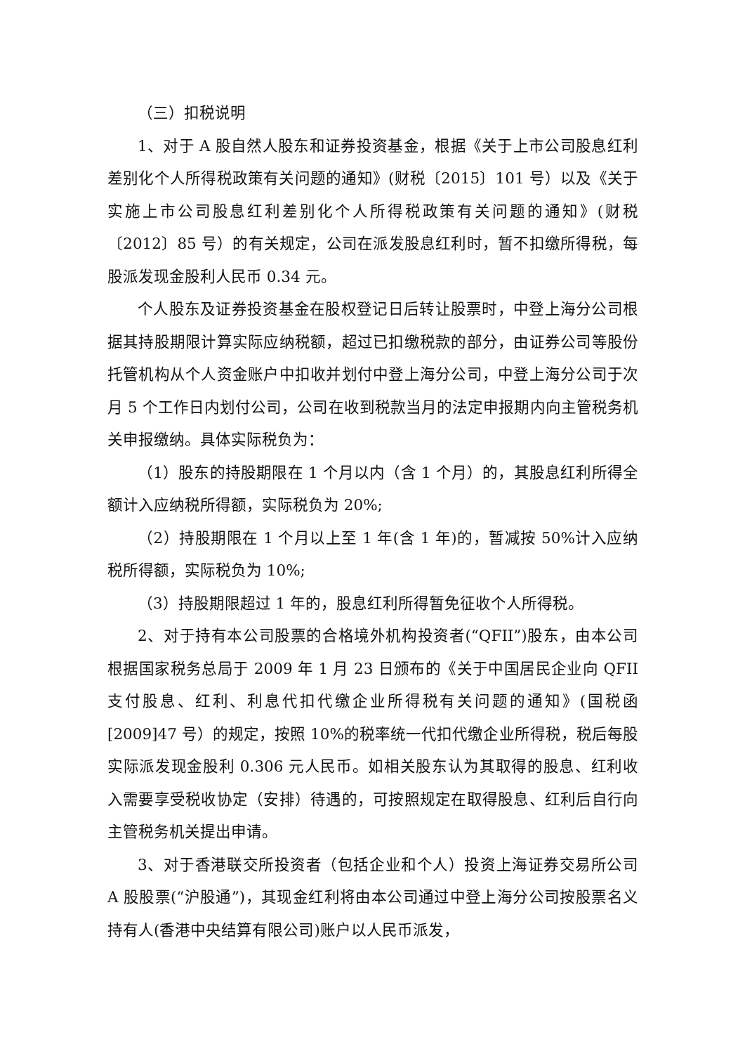（三）扣税说明
1、对于 A 股自然人股东和证券投资基金，根据《关于上市公司股息红利差别化个人所得税政策有关问题的通知》(财税〔2015〕101 号）以及《关于实施上市公司股息红利差别化个人所得税政策有关问题的通知》(财税〔2012〕85 号）的有关规定，公司在派发股息红利时，暂不扣缴所得税，每股派发现金股利人民币 0.34 元。
个人股东及证券投资基金在股权登记日后转让股票时，中登上海分公司根据其持股期限计算实际应纳税额，超过已扣缴税款的部分，由证券公司等股份托管机构从个人资金账户中扣收并划付中登上海分公司，中登上海分公司于次月 5 个工作日内划付公司，公司在收到税款当月的法定申报期内向主管税务机关申报缴纳。具体实际税负为：
（1）股东的持股期限在 1 个月以内（含 1 个月）的，其股息红利所得全额计入应纳税所得额，实际税负为 20%;
（2）持股期限在 1 个月以上至 1 年(含 1 年)的，暂减按 50%计入应纳税所得额，实际税负为 10%;
（3）持股期限超过 1 年的，股息红利所得暂免征收个人所得税。
2、对于持有本公司股票的合格境外机构投资者(“QFII”)股东，由本公司根据国家税务总局于 2009 年 1 月 23 日颁布的《关于中国居民企业向 QFII 支付股息、红利、利息代扣代缴企业所得税有关问题的通知》(国税函[2009]47 号）的规定，按照 10%的税率统一代扣代缴企业所得税，税后每股实际派发现金股利 0.306 元人民币。如相关股东认为其取得的股息、红利收入需要享受税收协定（安排）待遇的，可按照规定在取得股息、红利后自行向主管税务机关提出申请。
3、对于香港联交所投资者（包括企业和个人）投资上海证券交易所公司 A 股股票(“沪股通”)，其现金红利将由本公司通过中登上海分公司按股票名义持有人(香港中央结算有限公司)账户以人民币派发，